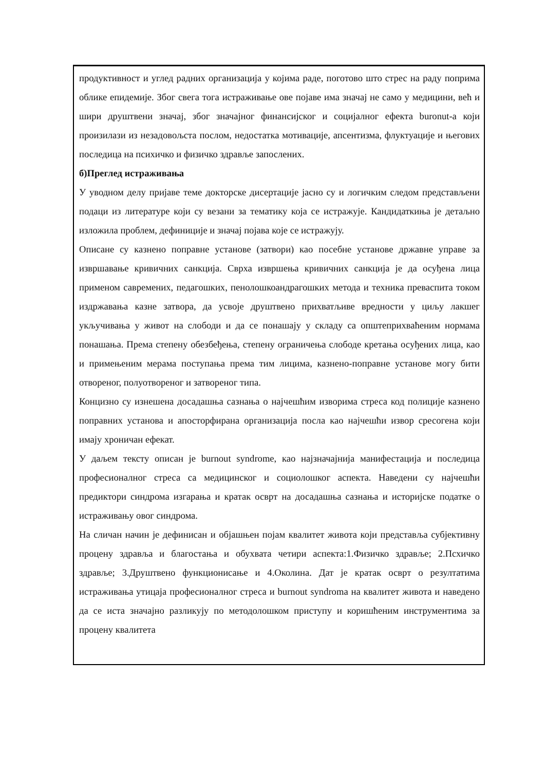продуктивност и углед радних организација у којима раде, поготово што стрес на раду поприма облике епидемије. Због свега тога истраживање ове појаве има значај не само у медицини, већ и шири друштвени значај, због значајног финансијског и социјалног ефекта buronut-а који произилази из незадовољста послом, недостатка мотивације, апсентизма, флуктуације и његових последица на психичко и физичко здравље запослених.
б)Преглед истраживања
У уводном делу пријаве теме докторске дисертације јасно су и логичким следом представљени подаци из литературе који су везани за тематику која се истражује. Кандидаткиња је детаљно изложила проблем, дефиниције и значај појава које се истражују.
Описане су казнено поправне установе (затвори) као посебне установе државне управе за извршавање кривичних санкција. Сврха извршења кривичних санкција је да осуђена лица применом савремених, педагошких, пенолошкоандрагошких метода и техника преваспита током издржавања казне затвора, да усвоје друштвено прихватљиве вредности у циљу лакшег укључивања у живот на слободи и да се понашају у складу са општеприхваћеним нормама понашања. Према степену обезбеђења, степену ограничења слободе кретања осуђених лица, као и примењеним мерама поступања према тим лицима, казнено-поправне установе могу бити отвореног, полуотвореног и затвореног типа.
Концизно су изнешена досадашња сазнања о најчешћим изворима стреса код полиције казнено поправних установа и апосторфирана организација посла као најчешћи извор сресогена који имају хроничан ефекат.
У даљем тексту описан је burnout syndrome, као најзначајнија манифестација и последица професионалног стреса са медицинског и социолошког аспекта. Наведени су најчешћи предиктори синдрома изгарања и кратак осврт на досадашња сазнања и историјске податке о истраживању овог синдрома.
На сличан начин је дефинисан и објашњен појам квалитет живота који представља субјективну процену здравља и благостања и обухвата четири аспекта:1.Физичко здравље; 2.Псхичко здравље; 3.Друштвено функционисање и 4.Околина. Дат је кратак осврт о резултатима истраживања утицаја професионалног стреса и burnout syndroma на квалитет живота и наведено да се иста значајно разликују по методолошком приступу и коришћеним инструментима за процену квалитета